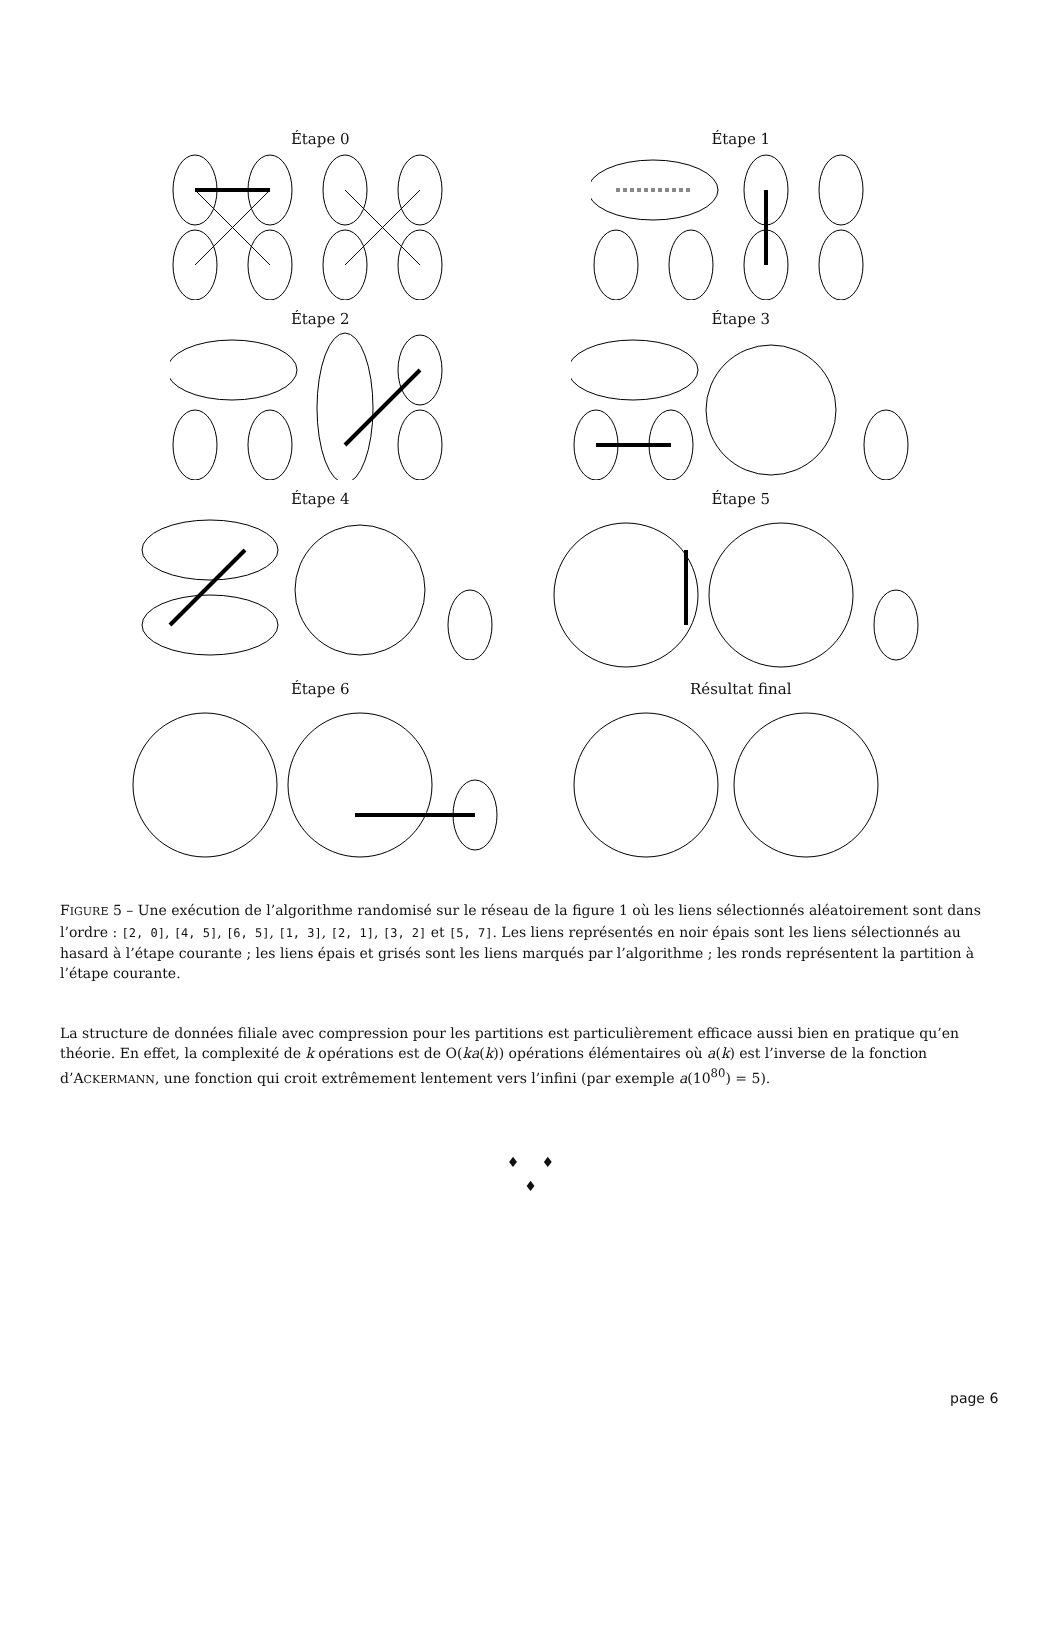Étape 0
Étape 1
Étape 2
Étape 3
Étape 4
Étape 5
Étape 6
Résultat final
FIGURE 5 – Une exécution de l’algorithme randomisé sur le réseau de la figure 1 où les liens sélectionnés aléatoirement sont dans l’ordre : [2, 0], [4, 5], [6, 5], [1, 3], [2, 1], [3, 2] et [5, 7]. Les liens représentés en noir épais sont les liens sélectionnés au hasard à l’étape courante ; les liens épais et grisés sont les liens marqués par l’algorithme ; les ronds représentent la partition à l’étape courante.
La structure de données filiale avec compression pour les partitions est particulièrement efficace aussi bien en pratique qu’en théorie. En effet, la complexité de k opérations est de O(ka(k)) opérations élémentaires où a(k) est l’inverse de la fonction d’ACKERMANN, une fonction qui croit extrêmement lentement vers l’infini (par exemple a(10<sup>80</sup>) = 5).
♦ ♦
♦
page 6